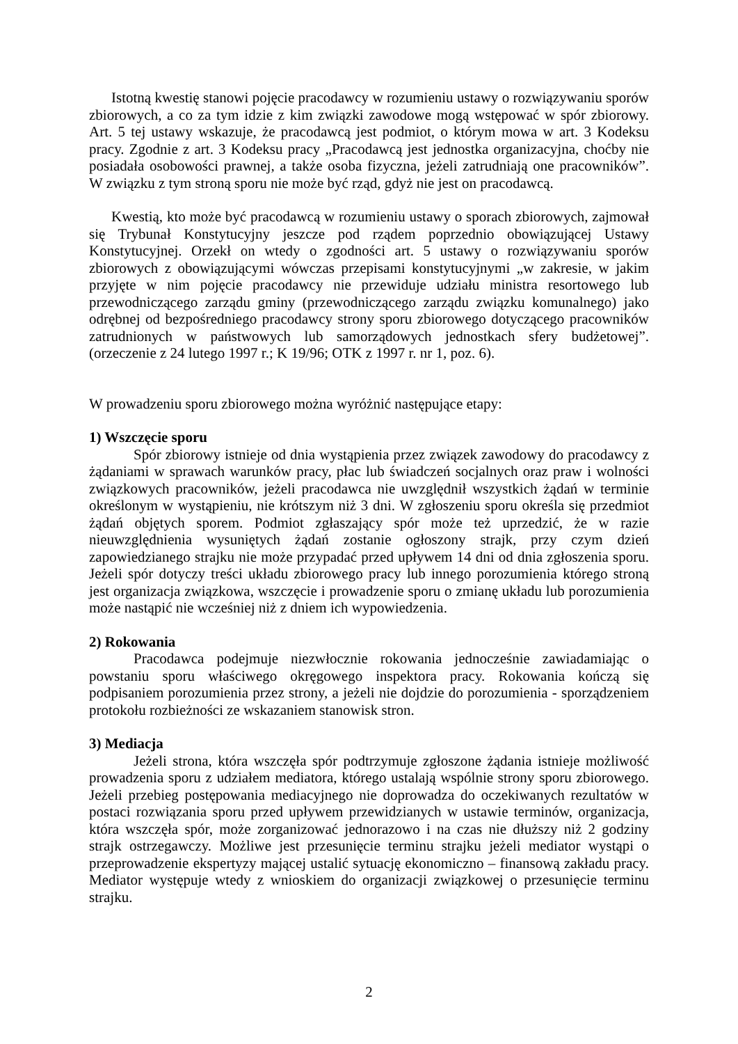Istotną kwestię stanowi pojęcie pracodawcy w rozumieniu ustawy o rozwiązywaniu sporów zbiorowych, a co za tym idzie z kim związki zawodowe mogą wstępować w spór zbiorowy. Art. 5 tej ustawy wskazuje, że pracodawcą jest podmiot, o którym mowa w art. 3 Kodeksu pracy. Zgodnie z art. 3 Kodeksu pracy „Pracodawcą jest jednostka organizacyjna, choćby nie posiadała osobowości prawnej, a także osoba fizyczna, jeżeli zatrudniają one pracowników”. W związku z tym stroną sporu nie może być rząd, gdyż nie jest on pracodawcą.
Kwestią, kto może być pracodawcą w rozumieniu ustawy o sporach zbiorowych, zajmował się Trybunał Konstytucyjny jeszcze pod rządem poprzednio obowiązującej Ustawy Konstytucyjnej. Orzekł on wtedy o zgodności art. 5 ustawy o rozwiązywaniu sporów zbiorowych z obowiązującymi wówczas przepisami konstytucyjnymi „w zakresie, w jakim przyjęte w nim pojęcie pracodawcy nie przewiduje udziału ministra resortowego lub przewodniczącego zarządu gminy (przewodniczącego zarządu związku komunalnego) jako odrębnej od bezpośredniego pracodawcy strony sporu zbiorowego dotyczącego pracowników zatrudnionych w państwowych lub samorządowych jednostkach sfery budżetowej”. (orzeczenie z 24 lutego 1997 r.; K 19/96; OTK z 1997 r. nr 1, poz. 6).
W prowadzeniu sporu zbiorowego można wyróżnić następujące etapy:
1) Wszczęcie sporu
Spór zbiorowy istnieje od dnia wystąpienia przez związek zawodowy do pracodawcy z żądaniami w sprawach warunków pracy, płac lub świadczeń socjalnych oraz praw i wolności związkowych pracowników, jeżeli pracodawca nie uwzględnił wszystkich żądań w terminie określonym w wystąpieniu, nie krótszym niż 3 dni. W zgłoszeniu sporu określa się przedmiot żądań objętych sporem. Podmiot zgłaszający spór może też uprzedzić, że w razie nieuwzględnienia wysuniętych żądań zostanie ogłoszony strajk, przy czym dzień zapowiedzianego strajku nie może przypadać przed upływem 14 dni od dnia zgłoszenia sporu. Jeżeli spór dotyczy treści układu zbiorowego pracy lub innego porozumienia którego stroną jest organizacja związkowa, wszczęcie i prowadzenie sporu o zmianę układu lub porozumienia może nastąpić nie wcześniej niż z dniem ich wypowiedzenia.
2) Rokowania
Pracodawca podejmuje niezwłocznie rokowania jednocześnie zawiadamiając o powstaniu sporu właściwego okręgowego inspektora pracy. Rokowania kończą się podpisaniem porozumienia przez strony, a jeżeli nie dojdzie do porozumienia - sporządzeniem protokołu rozbieżności ze wskazaniem stanowisk stron.
3) Mediacja
Jeżeli strona, która wszczęła spór podtrzymuje zgłoszone żądania istnieje możliwość prowadzenia sporu z udziałem mediatora, którego ustalają wspólnie strony sporu zbiorowego. Jeżeli przebieg postępowania mediacyjnego nie doprowadza do oczekiwanych rezultatów w postaci rozwiązania sporu przed upływem przewidzianych w ustawie terminów, organizacja, która wszczęła spór, może zorganizować jednorazowo i na czas nie dłuższy niż 2 godziny strajk ostrzegawczy. Możliwe jest przesunięcie terminu strajku jeżeli mediator wystąpi o przeprowadzenie ekspertyzy mającej ustalić sytuację ekonomiczno – finansową zakładu pracy. Mediator występuje wtedy z wnioskiem do organizacji związkowej o przesunięcie terminu strajku.
2